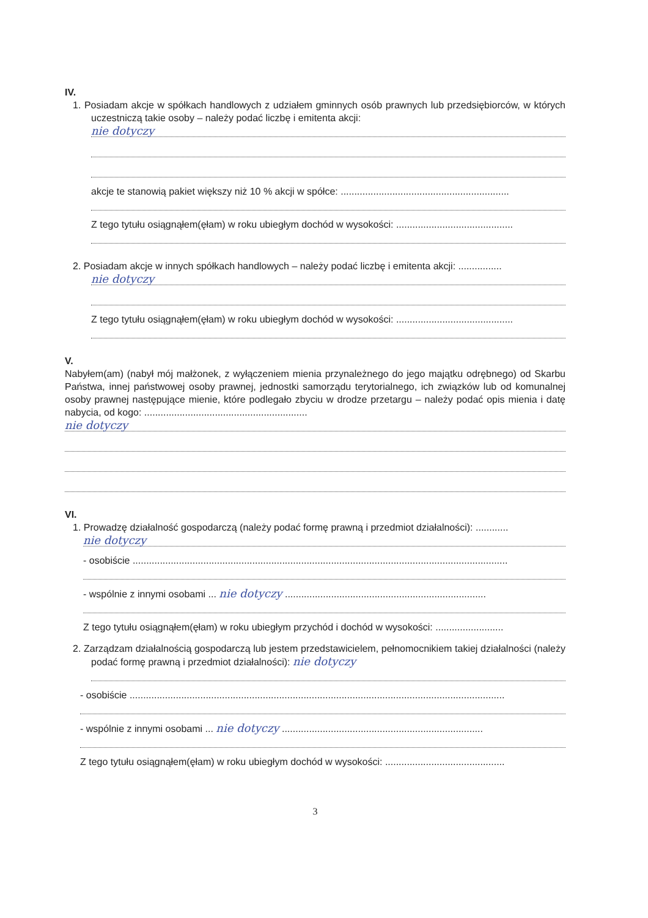IV.
1. Posiadam akcje w spółkach handlowych z udziałem gminnych osób prawnych lub przedsiębiorców, w których uczestniczą takie osoby – należy podać liczbę i emitenta akcji:
nie dotyczy
akcje te stanowią pakiet większy niż 10 % akcji w spółce: ..............................................................
Z tego tytułu osiągnąłem(ęłam) w roku ubiegłym dochód w wysokości: ...........................................
2. Posiadam akcje w innych spółkach handlowych – należy podać liczbę i emitenta akcji: ................
nie dotyczy
Z tego tytułu osiągnąłem(ęłam) w roku ubiegłym dochód w wysokości: ...........................................
V.
Nabyłem(am) (nabył mój małżonek, z wyłączeniem mienia przynależnego do jego majątku odrębnego) od Skarbu Państwa, innej państwowej osoby prawnej, jednostki samorządu terytorialnego, ich związków lub od komunalnej osoby prawnej następujące mienie, które podlegało zbyciu w drodze przetargu – należy podać opis mienia i datę nabycia, od kogo: ............................................................
nie dotyczy
VI.
1. Prowadzę działalność gospodarczą (należy podać formę prawną i przedmiot działalności): ............
nie dotyczy
- osobiście ..........................................................................................................................................
- wspólnie z innymi osobami ... nie dotyczy ..........................................................................
Z tego tytułu osiągnąłem(ęłam) w roku ubiegłym przychód i dochód w wysokości: .........................
2. Zarządzam działalnością gospodarczą lub jestem przedstawicielem, pełnomocnikiem takiej działalności (należy podać formę prawną i przedmiot działalności): nie dotyczy
- osobiście ..........................................................................................................................................
- wspólnie z innymi osobami ... nie dotyczy ..........................................................................
Z tego tytułu osiągnąłem(ęłam) w roku ubiegłym dochód w wysokości: ............................................
3